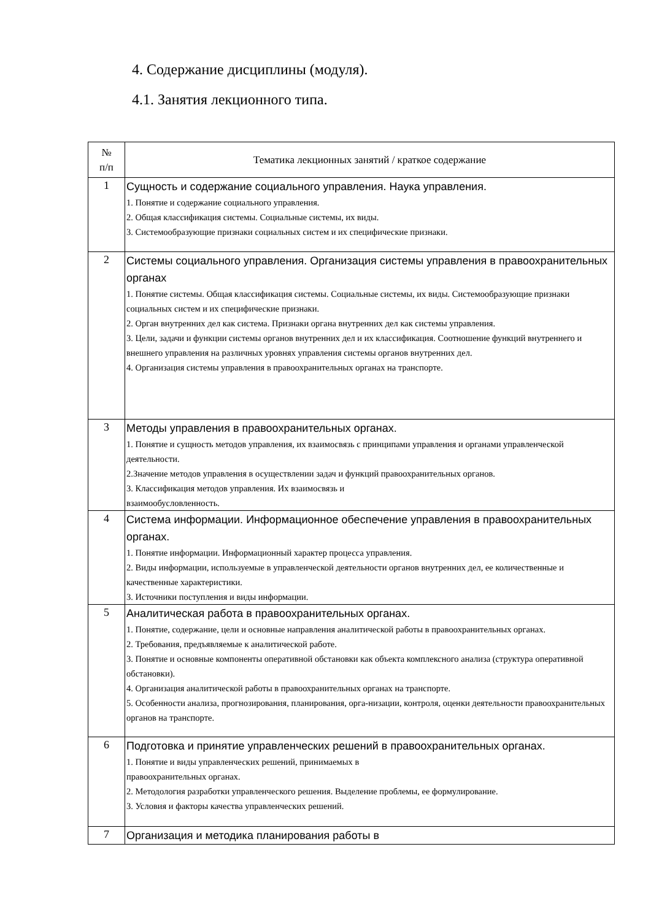4. Содержание дисциплины (модуля).
4.1. Занятия лекционного типа.
| № п/п | Тематика лекционных занятий / краткое содержание |
| --- | --- |
| 1 | Сущность и содержание социального управления. Наука управления. 1. Понятие и содержание социального управления. 2. Общая классификация системы. Социальные системы, их виды. 3. Системообразующие признаки социальных систем и их специфические признаки. |
| 2 | Системы социального управления. Организация системы управления в правоохранительных органах 1. Понятие системы. Общая классификация системы. Социальные системы, их виды. Системообразующие признаки социальных систем и их специфические признаки. 2. Орган внутренних дел как система. Признаки органа внутренних дел как системы управления. 3. Цели, задачи и функции системы органов внутренних дел и их классификация. Соотношение функций внутреннего и внешнего управления на различных уровнях управления системы органов внутренних дел. 4. Организация системы управления в правоохранительных органах на транспорте. |
| 3 | Методы управления в правоохранительных органах. 1. Понятие и сущность методов управления, их взаимосвязь с принципами управления и органами управленческой деятельности. 2.Значение методов управления в осуществлении задач и функций правоохранительных органов. 3. Классификация методов управления. Их взаимосвязь и взаимообусловленность. |
| 4 | Система информации. Информационное обеспечение управления в правоохранительных органах. 1. Понятие информации. Информационный характер процесса управления. 2. Виды информации, используемые в управленческой деятельности органов внутренних дел, ее количественные и качественные характеристики. 3. Источники поступления и виды информации. |
| 5 | Аналитическая работа в правоохранительных органах. 1. Понятие, содержание, цели и основные направления аналитической работы в правоохранительных органах. 2. Требования, предъявляемые к аналитической работе. 3. Понятие и основные компоненты оперативной обстановки как объекта комплексного анализа (структура оперативной обстановки). 4. Организация аналитической работы в правоохранительных органах на транспорте. 5. Особенности анализа, прогнозирования, планирования, орга-низации, контроля, оценки деятельности правоохранительных органов на транспорте. |
| 6 | Подготовка и принятие управленческих решений в правоохранительных органах. 1. Понятие и виды управленческих решений, принимаемых в правоохранительных органах. 2. Методология разработки управленческого решения. Выделение проблемы, ее формулирование. 3. Условия и факторы качества управленческих решений. |
| 7 | Организация и методика планирования работы в |